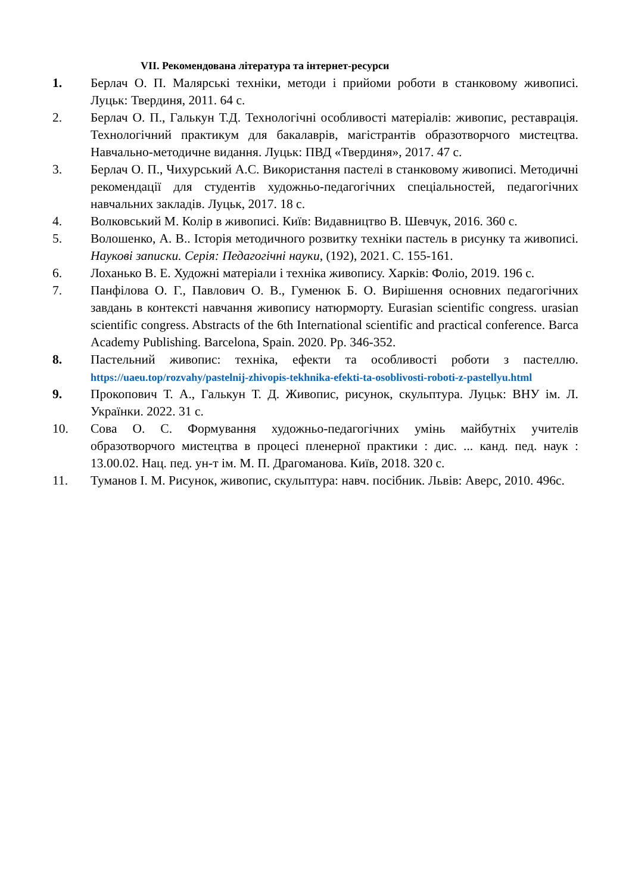VII. Рекомендована література та інтернет-ресурси
1. Берлач О. П. Малярські техніки, методи і прийоми роботи в станковому живописі. Луцьк: Твердиня, 2011. 64 с.
2. Берлач О. П., Галькун Т.Д. Технологічні особливості матеріалів: живопис, реставрація. Технологічний практикум для бакалаврів, магістрантів образотворчого мистецтва. Навчально-методичне видання. Луцьк: ПВД «Твердиня», 2017. 47 с.
3. Берлач О. П., Чихурський А.С. Використання пастелі в станковому живописі. Методичні рекомендації для студентів художньо-педагогічних спеціальностей, педагогічних навчальних закладів. Луцьк, 2017. 18 с.
4. Волковський М. Колір в живописі. Київ: Видавництво В. Шевчук, 2016. 360 с.
5. Волошенко, А. В.. Історія методичного розвитку техніки пастель в рисунку та живописі. Наукові записки. Серія: Педагогічні науки, (192), 2021. С. 155-161.
6. Лоханько В. Е. Художні матеріали і техніка живопису. Харків: Фоліо, 2019. 196 с.
7. Панфілова О. Г., Павлович О. В., Гуменюк Б. О. Вирішення основних педагогічних завдань в контексті навчання живопису натюрморту. Eurasian scientific congress. urasian scientific congress. Abstracts of the 6th International scientific and practical conference. Barca Academy Publishing. Barcelona, Spain. 2020. Pp. 346-352.
8. Пастельний живопис: техніка, ефекти та особливості роботи з пастеллю. https://uaeu.top/rozvahy/pastelnij-zhivopis-tekhnika-efekti-ta-osoblivosti-roboti-z-pastellyu.html
9. Прокопович Т. А., Галькун Т. Д. Живопис, рисунок, скульптура. Луцьк: ВНУ ім. Л. Українки. 2022. 31 с.
10. Сова О. С. Формування художньо-педагогічних умінь майбутніх учителів образотворчого мистецтва в процесі пленерної практики : дис. ... канд. пед. наук : 13.00.02. Нац. пед. ун-т ім. М. П. Драгоманова. Київ, 2018. 320 с.
11. Туманов І. М. Рисунок, живопис, скульптура: навч. посібник. Львів: Аверс, 2010. 496с.